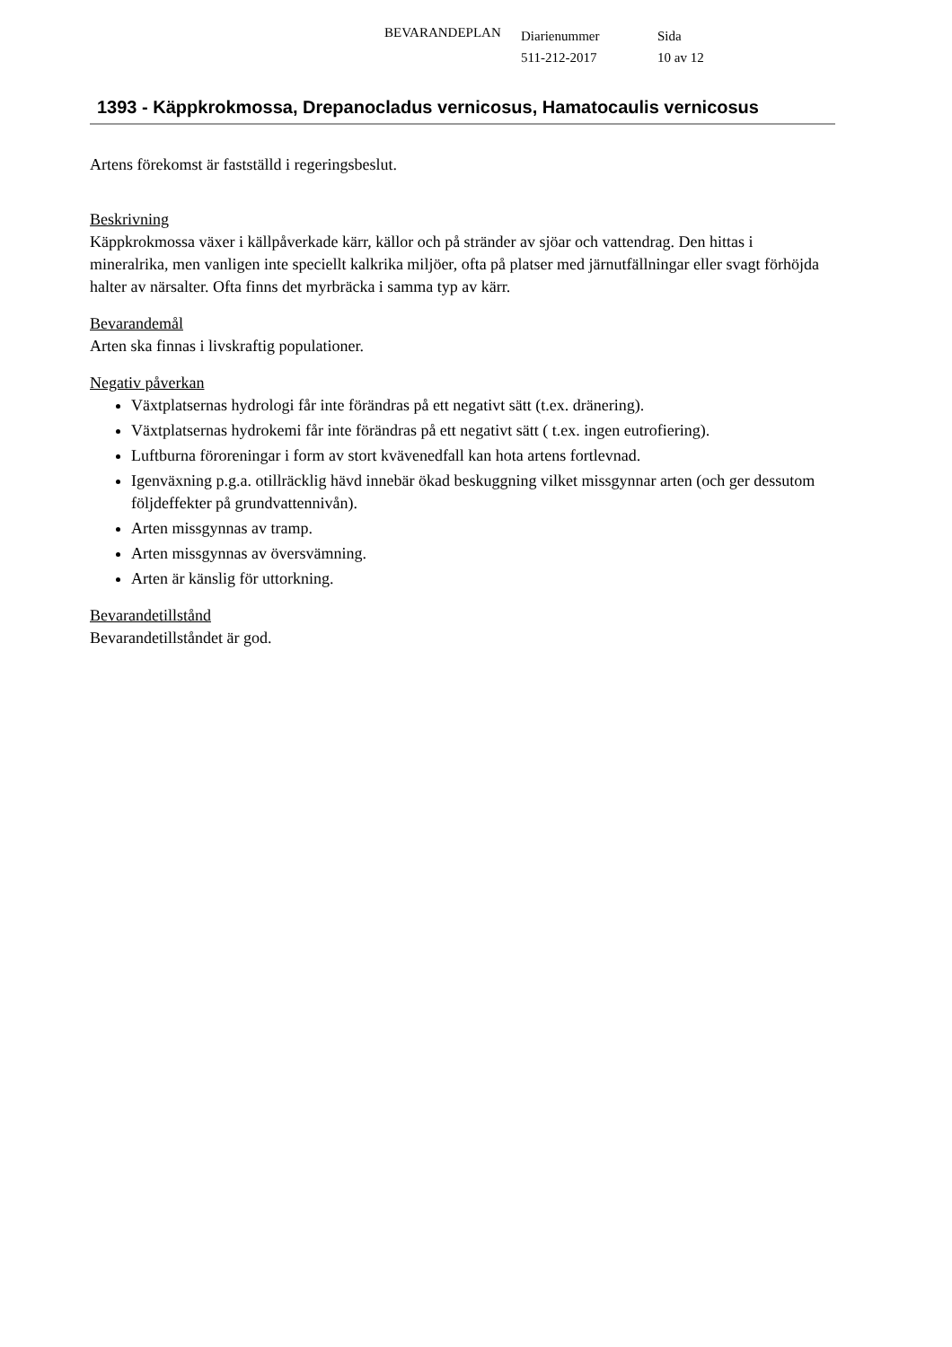BEVARANDEPLAN
Diarienummer
511-212-2017
Sida
10 av 12
1393 - Käppkrokmossa, Drepanocladus vernicosus, Hamatocaulis vernicosus
Artens förekomst är fastställd i regeringsbeslut.
Beskrivning
Käppkrokmossa växer i källpåverkade kärr, källor och på stränder av sjöar och vattendrag. Den hittas i mineralrika, men vanligen inte speciellt kalkrika miljöer, ofta på platser med järnutfällningar eller svagt förhöjda halter av närsalter. Ofta finns det myrbräcka i samma typ av kärr.
Bevarandemål
Arten ska finnas i livskraftig populationer.
Negativ påverkan
Växtplatsernas hydrologi får inte förändras på ett negativt sätt (t.ex. dränering).
Växtplatsernas hydrokemi får inte förändras på ett negativt sätt ( t.ex. ingen eutrofiering).
Luftburna föroreningar i form av stort kvävenedfall kan hota artens fortlevnad.
Igenväxning p.g.a. otillräcklig hävd innebär ökad beskuggning vilket missgynnar arten (och ger dessutom följdeffekter på grundvattennivån).
Arten missgynnas av tramp.
Arten missgynnas av översvämning.
Arten är känslig för uttorkning.
Bevarandetillstånd
Bevarandetillståndet är god.